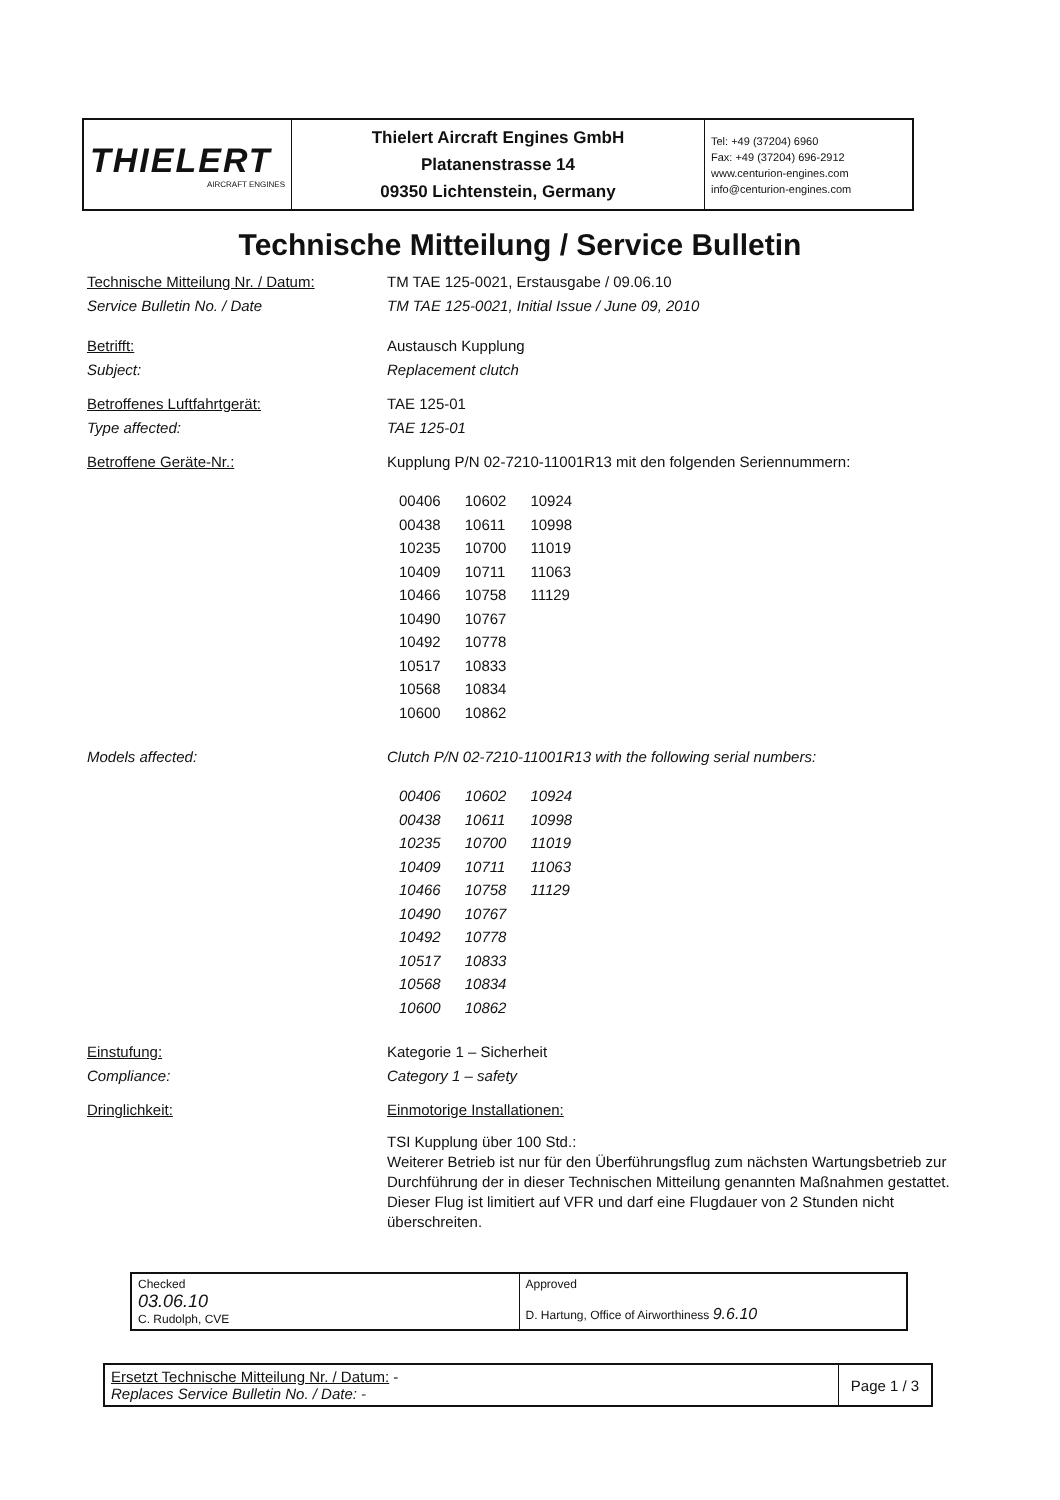| THIELERT AIRCRAFT ENGINES | Thielert Aircraft Engines GmbH Platanenstrasse 14 09350 Lichtenstein, Germany | Tel: +49 (37204) 6960 Fax: +49 (37204) 696-2912 www.centurion-engines.com info@centurion-engines.com |
Technische Mitteilung / Service Bulletin
Technische Mitteilung Nr. / Datum:
Service Bulletin No. / Date
TM TAE 125-0021, Erstausgabe / 09.06.10
TM TAE 125-0021, Initial Issue / June 09, 2010
Betrifft:
Subject:
Austausch Kupplung
Replacement clutch
Betroffenes Luftfahrtgerät:
Type affected:
TAE 125-01
TAE 125-01
Betroffene Geräte-Nr.: Kupplung P/N 02-7210-11001R13 mit den folgenden Seriennummern:
| 00406 | 10602 | 10924 |
| 00438 | 10611 | 10998 |
| 10235 | 10700 | 11019 |
| 10409 | 10711 | 11063 |
| 10466 | 10758 | 11129 |
| 10490 | 10767 | |
| 10492 | 10778 | |
| 10517 | 10833 | |
| 10568 | 10834 | |
| 10600 | 10862 | |
Models affected: Clutch P/N 02-7210-11001R13 with the following serial numbers:
| 00406 | 10602 | 10924 |
| 00438 | 10611 | 10998 |
| 10235 | 10700 | 11019 |
| 10409 | 10711 | 11063 |
| 10466 | 10758 | 11129 |
| 10490 | 10767 | |
| 10492 | 10778 | |
| 10517 | 10833 | |
| 10568 | 10834 | |
| 10600 | 10862 | |
Einstufung:
Compliance:
Kategorie 1 – Sicherheit
Category 1 – safety
Dringlichkeit: Einmotorige Installationen:
TSI Kupplung über 100 Std.:
Weiterer Betrieb ist nur für den Überführungsflug zum nächsten Wartungsbetrieb zur Durchführung der in dieser Technischen Mitteilung genannten Maßnahmen gestattet. Dieser Flug ist limitiert auf VFR und darf eine Flugdauer von 2 Stunden nicht überschreiten.
| Checked 03.06.10 C. Rudolph, CVE | Approved D. Hartung, Office of Airworthiness 9.6.10 |
| Ersetzt Technische Mitteilung Nr. / Datum: - Replaces Service Bulletin No. / Date: - | Page 1 / 3 |